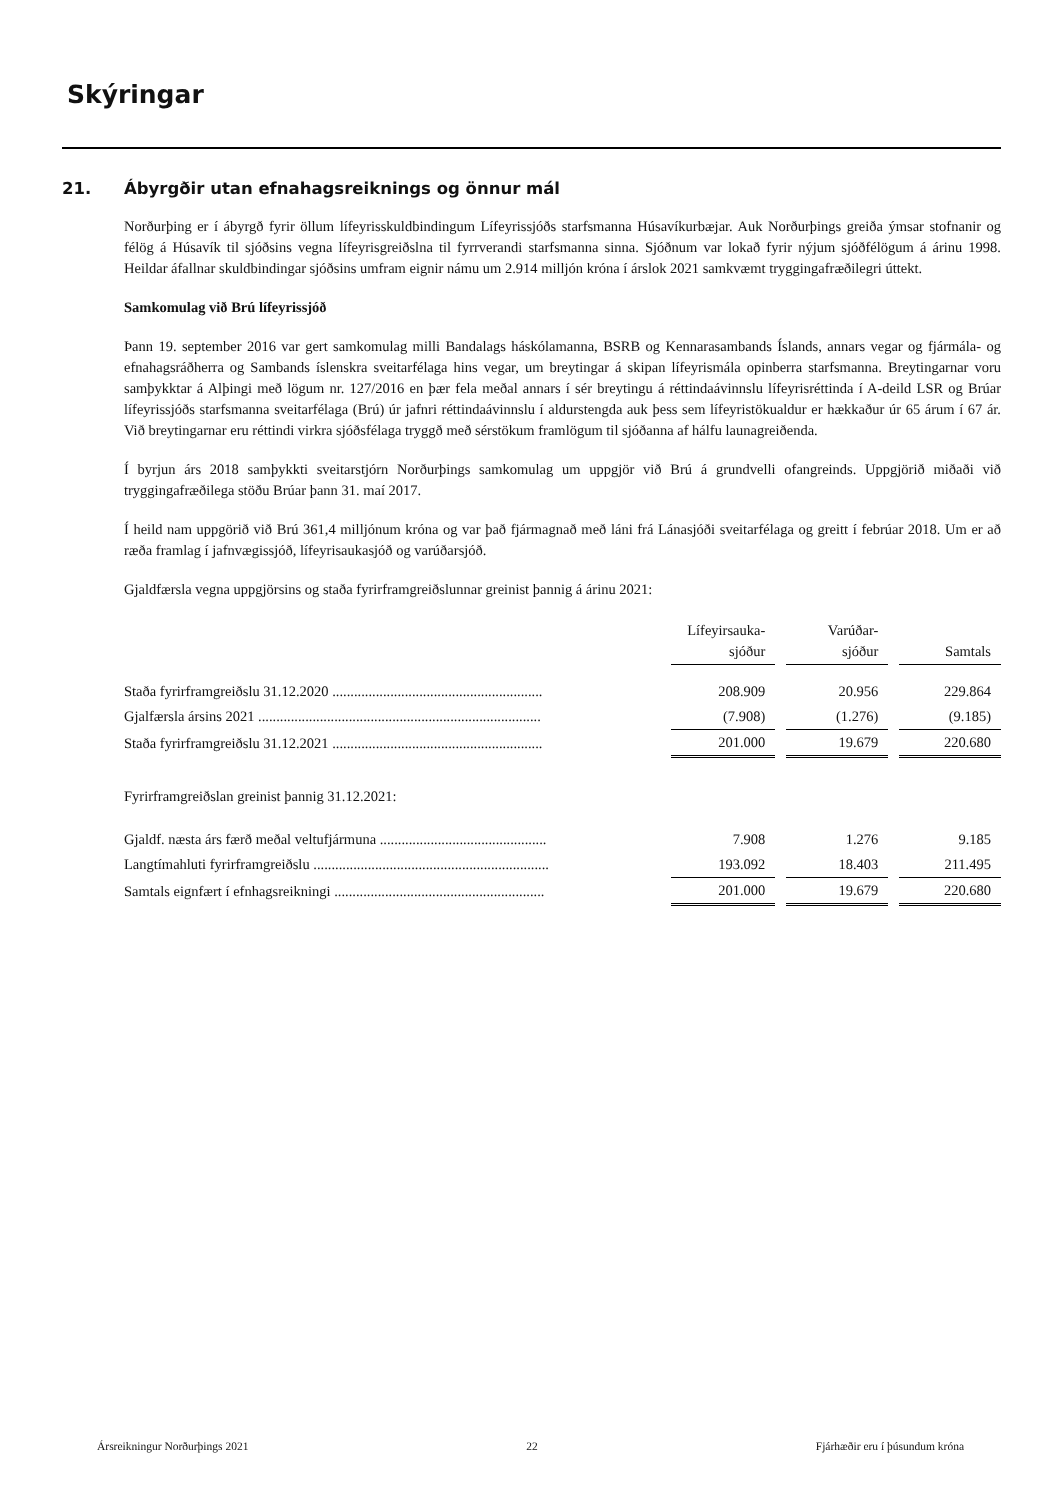Skýringar
21. Ábyrgðir utan efnahagsreiknings og önnur mál
Norðurþing er í ábyrgð fyrir öllum lífeyrisskuldbindingum Lífeyrissjóðs starfsmanna Húsavíkurbæjar. Auk Norðurþings greiða ýmsar stofnanir og félög á Húsavík til sjóðsins vegna lífeyrisgreiðslna til fyrrverandi starfsmanna sinna. Sjóðnum var lokað fyrir nýjum sjóðfélögum á árinu 1998. Heildar áfallnar skuldbindingar sjóðsins umfram eignir námu um 2.914 milljón króna í árslok 2021 samkvæmt tryggingafræðilegri úttekt.
Samkomulag við Brú lífeyrissjóð
Þann 19. september 2016 var gert samkomulag milli Bandalags háskólamanna, BSRB og Kennarasambands Íslands, annars vegar og fjármála- og efnahagsráðherra og Sambands íslenskra sveitarfélaga hins vegar, um breytingar á skipan lífeyrismála opinberra starfsmanna. Breytingarnar voru samþykktar á Alþingi með lögum nr. 127/2016 en þær fela meðal annars í sér breytingu á réttindaávinnslu lífeyrisréttinda í A-deild LSR og Brúar lífeyrissjóðs starfsmanna sveitarfélaga (Brú) úr jafnri réttindaávinnslu í aldurstengda auk þess sem lífeyristökualdur er hækkaður úr 65 árum í 67 ár. Við breytingarnar eru réttindi virkra sjóðsfélaga tryggð með sérstökum framlögum til sjóðanna af hálfu launagreiðenda.
Í byrjun árs 2018 samþykkti sveitarstjórn Norðurþings samkomulag um uppgjör við Brú á grundvelli ofangreinds. Uppgjörið miðaði við tryggingafræðilega stöðu Brúar þann 31. maí 2017.
Í heild nam uppgörið við Brú 361,4 milljónum króna og var það fjármagnað með láni frá Lánasjóði sveitarfélaga og greitt í febrúar 2018. Um er að ræða framlag í jafnvægissjóð, lífeyrisaukasjóð og varúðarsjóð.
Gjaldfærsla vegna uppgjörsins og staða fyrirframgreiðslunnar greinist þannig á árinu 2021:
| | | Lífeyirsauka- sjóður | | Varúðar- sjóður | | Samtals |
| Staða fyrirframgreiðslu 31.12.2020 .......................................................... | | 208.909 | | 20.956 | | 229.864 |
| Gjalfærsla ársins 2021 .............................................................................. | | (7.908) | | (1.276) | | (9.185) |
| Staða fyrirframgreiðslu 31.12.2021 .......................................................... | | 201.000 | | 19.679 | | 220.680 |
| Fyrirframgreiðslan greinist þannig 31.12.2021: | | | | | | |
| Gjaldf. næsta árs færð meðal veltufjármuna .............................................. | | 7.908 | | 1.276 | | 9.185 |
| Langtímahluti fyrirframgreiðslu ................................................................. | | 193.092 | | 18.403 | | 211.495 |
| Samtals eignfært í efnhagsreikningi .......................................................... | | 201.000 | | 19.679 | | 220.680 |
Ársreikningur Norðurþings 2021 22 Fjárhæðir eru í þúsundum króna